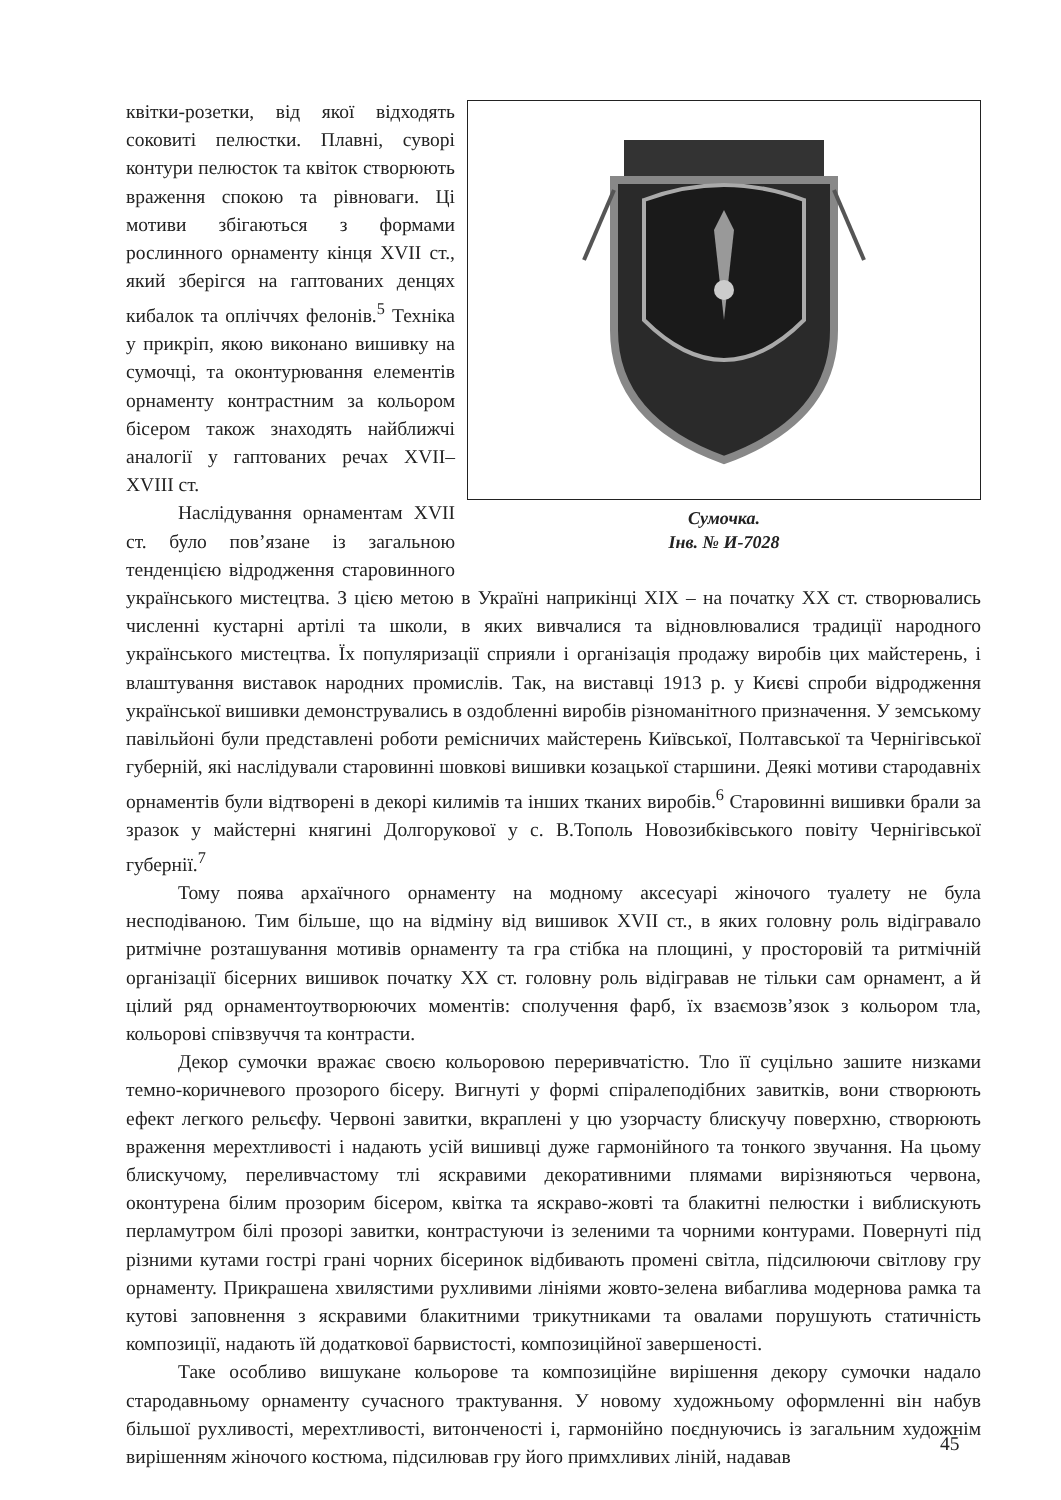Сумочка.
Інв. № И-7028
квітки-розетки, від якої відходять соковиті пелюстки. Плавні, суворі контури пелюсток та квіток створюють враження спокою та рівноваги. Ці мотиви збігаються з формами рослинного орнаменту кінця XVII ст., який зберігся на гаптованих денцях кибалок та опліччях фелонів.<sup>5</sup> Техніка у прикріп, якою виконано вишивку на сумочці, та оконтурювання елементів орнаменту контрастним за кольором бісером також знаходять найближчі аналогії у гаптованих речах XVII–XVIII ст.
Наслідування орнаментам XVII ст. було пов’язане із загальною тенденцією відродження старовинного українського мистецтва. З цією метою в Україні наприкінці XIX – на початку XX ст. створювались численні кустарні артілі та школи, в яких вивчалися та відновлювалися традиції народного українського мистецтва. Їх популяризації сприяли і організація продажу виробів цих майстерень, і влаштування виставок народних промислів. Так, на виставці 1913 р. у Києві спроби відродження української вишивки демонструвались в оздобленні виробів різноманітного призначення. У земському павільйоні були представлені роботи ремісничих майстерень Київської, Полтавської та Чернігівської губерній, які наслідували старовинні шовкові вишивки козацької старшини. Деякі мотиви стародавніх орнаментів були відтворені в декорі килимів та інших тканих виробів.<sup>6</sup> Старовинні вишивки брали за зразок у майстерні княгині Долгорукової у с. В.Тополь Новозибківського повіту Чернігівської губернії.<sup>7</sup>
Тому поява архаїчного орнаменту на модному аксесуарі жіночого туалету не була несподіваною. Тим більше, що на відміну від вишивок XVII ст., в яких головну роль відігравало ритмічне розташування мотивів орнаменту та гра стібка на площині, у просторовій та ритмічній організації бісерних вишивок початку XX ст. головну роль відігравав не тільки сам орнамент, а й цілий ряд орнаментоутворюючих моментів: сполучення фарб, їх взаємозв’язок з кольором тла, кольорові співзвуччя та контрасти.
Декор сумочки вражає своєю кольоровою переривчатістю. Тло її суцільно зашите низками темно-коричневого прозорого бісеру. Вигнуті у формі спіралеподібних завитків, вони створюють ефект легкого рельєфу. Червоні завитки, вкраплені у цю узорчасту блискучу поверхню, створюють враження мерехтливості і надають усій вишивці дуже гармонійного та тонкого звучання. На цьому блискучому, переливчастому тлі яскравими декоративними плямами вирізняються червона, оконтурена білим прозорим бісером, квітка та яскраво-жовті та блакитні пелюстки і виблискують перламутром білі прозорі завитки, контрастуючи із зеленими та чорними контурами. Повернуті під різними кутами гострі грані чорних бісеринок відбивають промені світла, підсилюючи світлову гру орнаменту. Прикрашена хвилястими рухливими лініями жовто-зелена вибаглива модернова рамка та кутові заповнення з яскравими блакитними трикутниками та овалами порушують статичність композиції, надають їй додаткової барвистості, композиційної завершеності.
Таке особливо вишукане кольорове та композиційне вирішення декору сумочки надало стародавньому орнаменту сучасного трактування. У новому художньому оформленні він набув більшої рухливості, мерехтливості, витонченості і, гармонійно поєднуючись із загальним художнім вирішенням жіночого костюма, підсилював гру його примхливих ліній, надавав
45